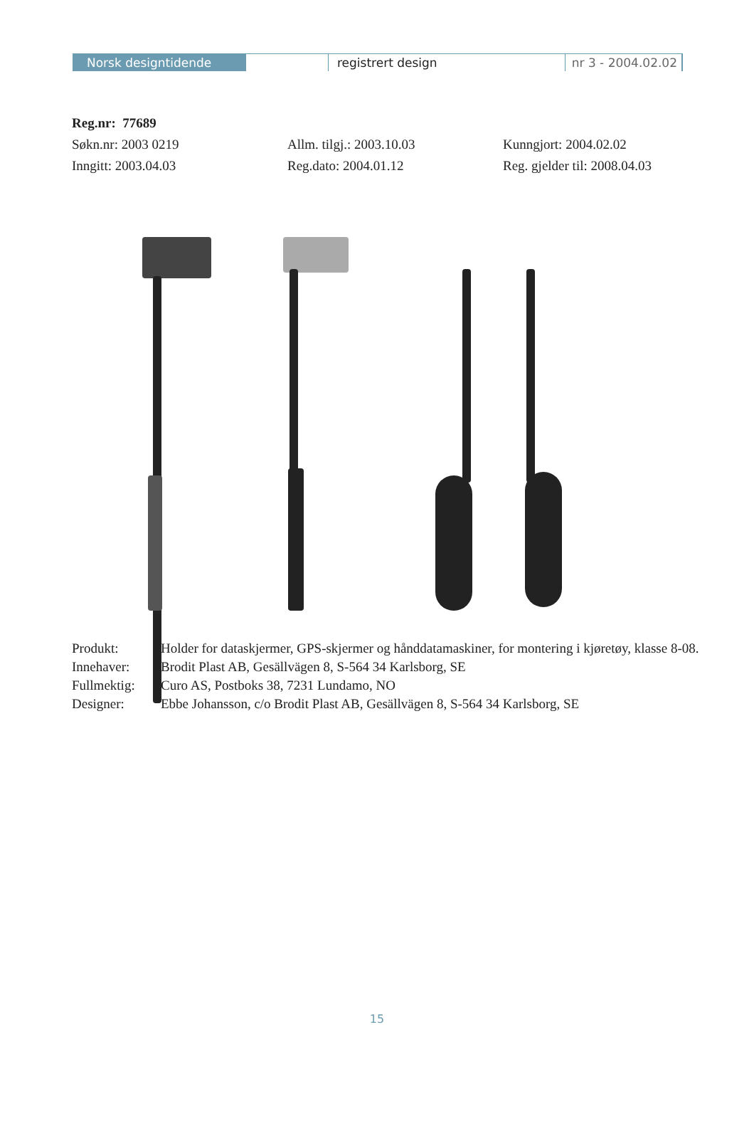Norsk designtidende registrert design nr 3 - 2004.02.02
Reg.nr: 77689
Søkn.nr: 2003 0219 Allm. tilgj.: 2003.10.03 Kunngjort: 2004.02.02
Inngitt: 2003.04.03 Reg.dato: 2004.01.12 Reg. gjelder til: 2008.04.03
Produkt: Holder for dataskjermer, GPS-skjermer og hånddatamaskiner, for montering i kjøretøy, klasse 8-08.
Innehaver: Brodit Plast AB, Gesällvägen 8, S-564 34 Karlsborg, SE
Fullmektig: Curo AS, Postboks 38, 7231 Lundamo, NO
Designer: Ebbe Johansson, c/o Brodit Plast AB, Gesällvägen 8, S-564 34 Karlsborg, SE
15